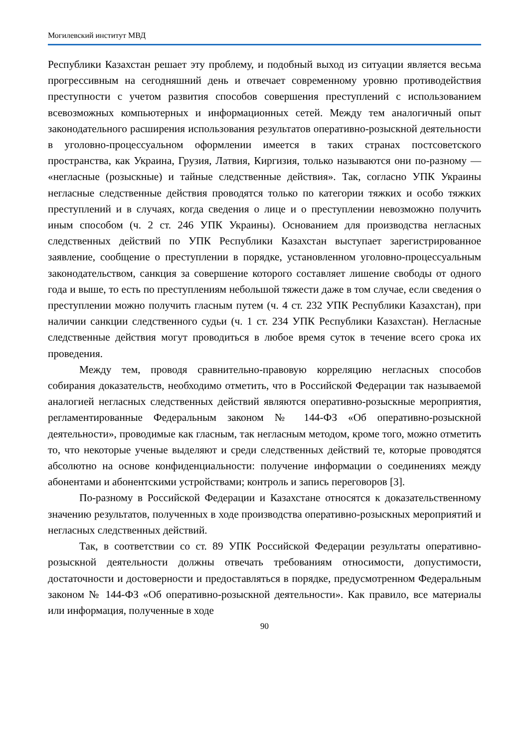Могилевский институт МВД
Республики Казахстан решает эту проблему, и подобный выход из ситуации является весьма прогрессивным на сегодняшний день и отвечает современному уровню противодействия преступности с учетом развития способов совершения преступлений с использованием всевозможных компьютерных и информационных сетей. Между тем аналогичный опыт законодательного расширения использования результатов оперативно-розыскной деятельности в уголовно-процессуальном оформлении имеется в таких странах постсоветского пространства, как Украина, Грузия, Латвия, Киргизия, только называются они по-разному — «негласные (розыскные) и тайные следственные действия». Так, согласно УПК Украины негласные следственные действия проводятся только по категории тяжких и особо тяжких преступлений и в случаях, когда сведения о лице и о преступлении невозможно получить иным способом (ч. 2 ст. 246 УПК Украины). Основанием для производства негласных следственных действий по УПК Республики Казахстан выступает зарегистрированное заявление, сообщение о преступлении в порядке, установленном уголовно-процессуальным законодательством, санкция за совершение которого составляет лишение свободы от одного года и выше, то есть по преступлениям небольшой тяжести даже в том случае, если сведения о преступлении можно получить гласным путем (ч. 4 ст. 232 УПК Республики Казахстан), при наличии санкции следственного судьи (ч. 1 ст. 234 УПК Республики Казахстан). Негласные следственные действия могут проводиться в любое время суток в течение всего срока их проведения.
Между тем, проводя сравнительно-правовую корреляцию негласных способов собирания доказательств, необходимо отметить, что в Российской Федерации так называемой аналогией негласных следственных действий являются оперативно-розыскные мероприятия, регламентированные Федеральным законом № 144-ФЗ «Об оперативно-розыскной деятельности», проводимые как гласным, так негласным методом, кроме того, можно отметить то, что некоторые ученые выделяют и среди следственных действий те, которые проводятся абсолютно на основе конфиденциальности: получение информации о соединениях между абонентами и абонентскими устройствами; контроль и запись переговоров [3].
По-разному в Российской Федерации и Казахстане относятся к доказательственному значению результатов, полученных в ходе производства оперативно-розыскных мероприятий и негласных следственных действий.
Так, в соответствии со ст. 89 УПК Российской Федерации результаты оперативно-розыскной деятельности должны отвечать требованиям относимости, допустимости, достаточности и достоверности и предоставляться в порядке, предусмотренном Федеральным законом № 144-ФЗ «Об оперативно-розыскной деятельности». Как правило, все материалы или информация, полученные в ходе
90